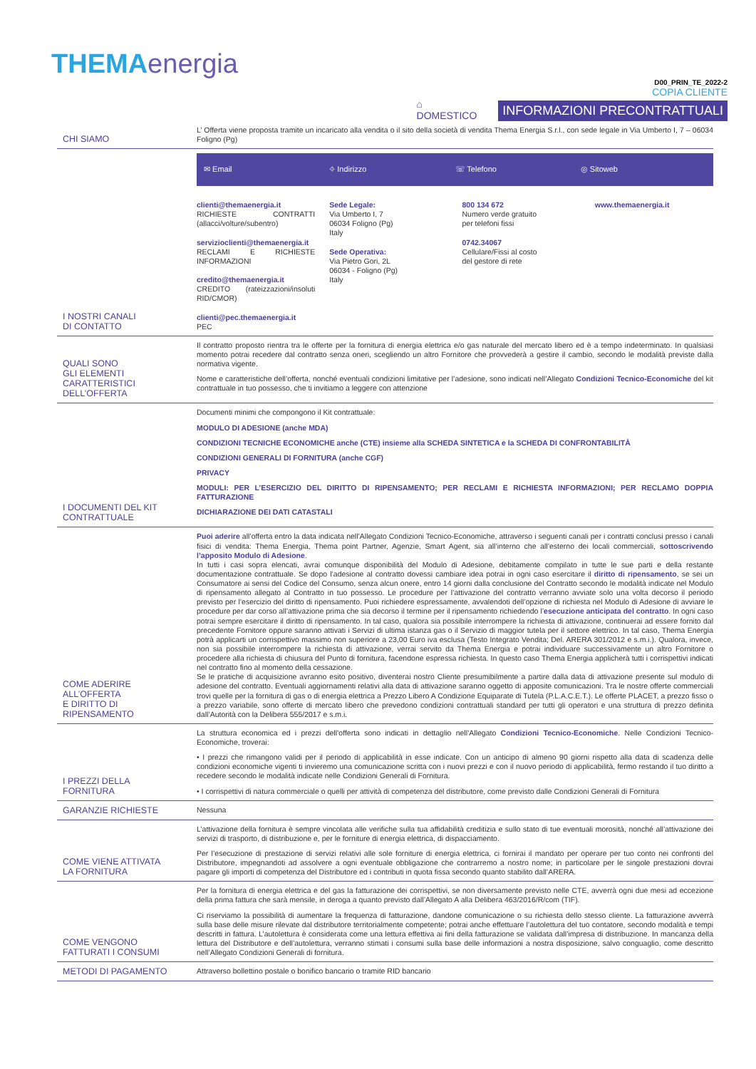THEMAenergia
⌂
DOMESTICO
D00_PRIN_TE_2022-2
COPIA CLIENTE
INFORMAZIONI PRECONTRATTUALI
| CHI SIAMO | L’ Offerta viene proposta tramite un incaricato alla vendita o il sito della società di vendita Thema Energia S.r.l., con sede legale in Via Umberto I, 7 – 06034 Foligno (Pg) |
| I NOSTRI CANALI DI CONTATTO | ✉ Email ⌖ Indirizzo ☏ Telefono ◎ Sitoweb clienti@themaenergia.it RICHIESTE CONTRATTI (allacci/volture/subentro) servizioclienti@themaenergia.it RECLAMI E RICHIESTE INFORMAZIONI credito@themaenergia.it CREDITO (rateizzazioni/insoluti RID/CMOR) clienti@pec.themaenergia.it PEC Sede Legale: Via Umberto I, 7 06034 Foligno (Pg) Italy Sede Operativa: Via Pietro Gori, 2L 06034 - Foligno (Pg) Italy 800 134 672 Numero verde gratuito per telefoni fissi 0742.34067 Cellulare/Fissi al costo del gestore di rete www.themaenergia.it |
| QUALI SONO GLI ELEMENTI CARATTERISTICI DELL’OFFERTA | Il contratto proposto rientra tra le offerte per la fornitura di energia elettrica e/o gas naturale del mercato libero ed è a tempo indeterminato. In qualsiasi momento potrai recedere dal contratto senza oneri, scegliendo un altro Fornitore che provvederà a gestire il cambio, secondo le modalità previste dalla normativa vigente. Nome e caratteristiche dell’offerta, nonché eventuali condizioni limitative per l’adesione, sono indicati nell’Allegato Condizioni Tecnico-Economiche del kit contrattuale in tuo possesso, che ti invitiamo a leggere con attenzione |
| I DOCUMENTI DEL KIT CONTRATTUALE | Documenti minimi che compongono il Kit contrattuale: MODULO DI ADESIONE (anche MDA) CONDIZIONI TECNICHE ECONOMICHE anche (CTE) insieme alla SCHEDA SINTETICA e la SCHEDA DI CONFRONTABILITÀ CONDIZIONI GENERALI DI FORNITURA (anche CGF) PRIVACY MODULI: PER L’ESERCIZIO DEL DIRITTO DI RIPENSAMENTO; PER RECLAMI E RICHIESTA INFORMAZIONI; PER RECLAMO DOPPIA FATTURAZIONE DICHIARAZIONE DEI DATI CATASTALI |
| COME ADERIRE ALL’OFFERTA E DIRITTO DI RIPENSAMENTO | Puoi aderire all’offerta entro la data indicata nell’Allegato Condizioni Tecnico-Economiche, attraverso i seguenti canali per i contratti conclusi presso i canali fisici di vendita: Thema Energia, Thema point Partner, Agenzie, Smart Agent, sia all’interno che all’esterno dei locali commerciali, sottoscrivendo l’apposito Modulo di Adesione . In tutti i casi sopra elencati, avrai comunque disponibilità del Modulo di Adesione, debitamente compilato in tutte le sue parti e della restante documentazione contrattuale. Se dopo l’adesione al contratto dovessi cambiare idea potrai in ogni caso esercitare il diritto di ripensamento , se sei un Consumatore ai sensi del Codice del Consumo, senza alcun onere, entro 14 giorni dalla conclusione del Contratto secondo le modalità indicate nel Modulo di ripensamento allegato al Contratto in tuo possesso. Le procedure per l’attivazione del contratto verranno avviate solo una volta decorso il periodo previsto per l’esercizio del diritto di ripensamento. Puoi richiedere espressamente, avvalendoti dell’opzione di richiesta nel Modulo di Adesione di avviare le procedure per dar corso all’attivazione prima che sia decorso il termine per il ripensamento richiedendo l’ esecuzione anticipata del contratto . In ogni caso potrai sempre esercitare il diritto di ripensamento. In tal caso, qualora sia possibile interrompere la richiesta di attivazione, continuerai ad essere fornito dal precedente Fornitore oppure saranno attivati i Servizi di ultima istanza gas o il Servizio di maggior tutela per il settore elettrico. In tal caso, Thema Energia potrà applicarti un corrispettivo massimo non superiore a 23,00 Euro iva esclusa (Testo Integrato Vendita; Del. ARERA 301/2012 e s.m.i.). Qualora, invece, non sia possibile interrompere la richiesta di attivazione, verrai servito da Thema Energia e potrai individuare successivamente un altro Fornitore o procedere alla richiesta di chiusura del Punto di fornitura, facendone espressa richiesta. In questo caso Thema Energia applicherà tutti i corrispettivi indicati nel contratto fino al momento della cessazione. Se le pratiche di acquisizione avranno esito positivo, diventerai nostro Cliente presumibilmente a partire dalla data di attivazione presente sul modulo di adesione del contratto. Eventuali aggiornamenti relativi alla data di attivazione saranno oggetto di apposite comunicazioni. Tra le nostre offerte commerciali trovi quelle per la fornitura di gas o di energia elettrica a Prezzo Libero A Condizione Equiparate di Tutela (P.L.A.C.E.T.). Le offerte PLACET, a prezzo fisso o a prezzo variabile, sono offerte di mercato libero che prevedono condizioni contrattuali standard per tutti gli operatori e una struttura di prezzo definita dall’Autorità con la Delibera 555/2017 e s.m.i. |
| I PREZZI DELLA FORNITURA | La struttura economica ed i prezzi dell’offerta sono indicati in dettaglio nell’Allegato Condizioni Tecnico-Economiche . Nelle Condizioni Tecnico-Economiche, troverai: • I prezzi che rimangono validi per il periodo di applicabilità in esse indicate. Con un anticipo di almeno 90 giorni rispetto alla data di scadenza delle condizioni economiche vigenti ti invieremo una comunicazione scritta con i nuovi prezzi e con il nuovo periodo di applicabilità, fermo restando il tuo diritto a recedere secondo le modalità indicate nelle Condizioni Generali di Fornitura. • I corrispettivi di natura commerciale o quelli per attività di competenza del distributore, come previsto dalle Condizioni Generali di Fornitura |
| GARANZIE RICHIESTE | Nessuna |
| COME VIENE ATTIVATA LA FORNITURA | L’attivazione della fornitura è sempre vincolata alle verifiche sulla tua affidabilità creditizia e sullo stato di tue eventuali morosità, nonché all’attivazione dei servizi di trasporto, di distribuzione e, per le forniture di energia elettrica, di dispacciamento. Per l’esecuzione di prestazione di servizi relativi alle sole forniture di energia elettrica, ci fornirai il mandato per operare per tuo conto nei confronti del Distributore, impegnandoti ad assolvere a ogni eventuale obbligazione che contrarremo a nostro nome; in particolare per le singole prestazioni dovrai pagare gli importi di competenza del Distributore ed i contributi in quota fissa secondo quanto stabilito dall’ARERA. |
| COME VENGONO FATTURATI I CONSUMI | Per la fornitura di energia elettrica e del gas la fatturazione dei corrispettivi, se non diversamente previsto nelle CTE, avverrà ogni due mesi ad eccezione della prima fattura che sarà mensile, in deroga a quanto previsto dall’Allegato A alla Delibera 463/2016/R/com (TIF). Ci riserviamo la possibilità di aumentare la frequenza di fatturazione, dandone comunicazione o su richiesta dello stesso cliente. La fatturazione avverrà sulla base delle misure rilevate dal distributore territorialmente competente; potrai anche effettuare l’autolettura del tuo contatore, secondo modalità e tempi descritti in fattura. L’autolettura è considerata come una lettura effettiva ai fini della fatturazione se validata dall’impresa di distribuzione. In mancanza della lettura del Distributore e dell’autolettura, verranno stimati i consumi sulla base delle informazioni a nostra disposizione, salvo conguaglio, come descritto nell’Allegato Condizioni Generali di fornitura. |
| METODI DI PAGAMENTO | Attraverso bollettino postale o bonifico bancario o tramite RID bancario |